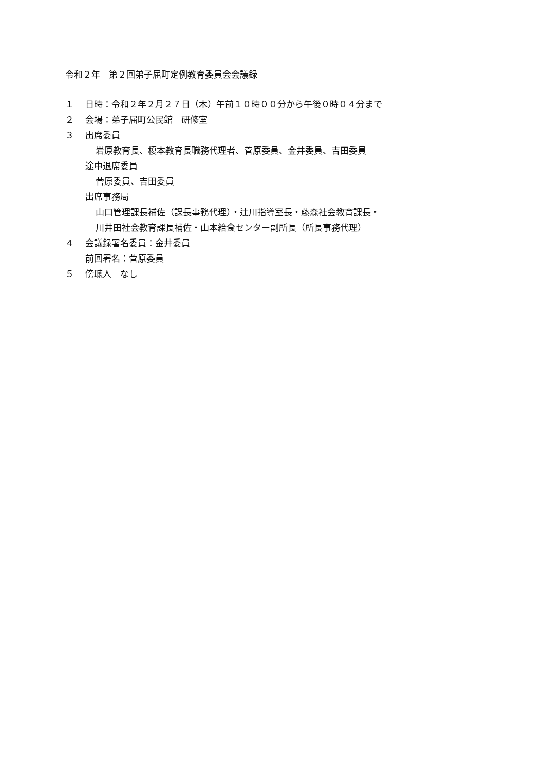令和２年　第２回弟子屈町定例教育委員会会議録
１ 日時：令和２年２月２７日（木）午前１０時００分から午後０時０４分まで
２ 会場：弟子屈町公民館　研修室
３ 出席委員
岩原教育長、榎本教育長職務代理者、菅原委員、金井委員、吉田委員
途中退席委員
菅原委員、吉田委員
出席事務局
山口管理課長補佐（課長事務代理）・辻川指導室長・藤森社会教育課長・
川井田社会教育課長補佐・山本給食センター副所長（所長事務代理）
４ 会議録署名委員：金井委員
前回署名：菅原委員
５ 傍聴人　なし